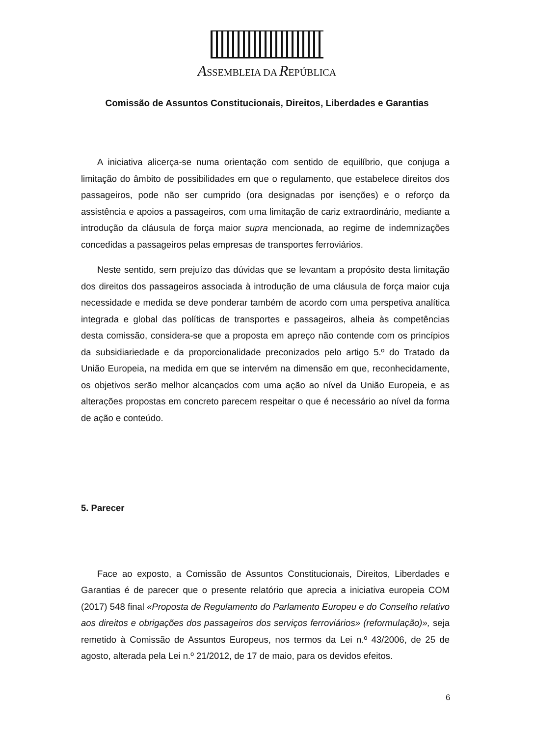ASSEMBLEIA DA REPÚBLICA
Comissão de Assuntos Constitucionais, Direitos, Liberdades e Garantias
A iniciativa alicerça-se numa orientação com sentido de equilíbrio, que conjuga a limitação do âmbito de possibilidades em que o regulamento, que estabelece direitos dos passageiros, pode não ser cumprido (ora designadas por isenções) e o reforço da assistência e apoios a passageiros, com uma limitação de cariz extraordinário, mediante a introdução da cláusula de força maior supra mencionada, ao regime de indemnizações concedidas a passageiros pelas empresas de transportes ferroviários.
Neste sentido, sem prejuízo das dúvidas que se levantam a propósito desta limitação dos direitos dos passageiros associada à introdução de uma cláusula de força maior cuja necessidade e medida se deve ponderar também de acordo com uma perspetiva analítica integrada e global das políticas de transportes e passageiros, alheia às competências desta comissão, considera-se que a proposta em apreço não contende com os princípios da subsidiariedade e da proporcionalidade preconizados pelo artigo 5.º do Tratado da União Europeia, na medida em que se intervém na dimensão em que, reconhecidamente, os objetivos serão melhor alcançados com uma ação ao nível da União Europeia, e as alterações propostas em concreto parecem respeitar o que é necessário ao nível da forma de ação e conteúdo.
5. Parecer
Face ao exposto, a Comissão de Assuntos Constitucionais, Direitos, Liberdades e Garantias é de parecer que o presente relatório que aprecia a iniciativa europeia COM (2017) 548 final «Proposta de Regulamento do Parlamento Europeu e do Conselho relativo aos direitos e obrigações dos passageiros dos serviços ferroviários» (reformulação)», seja remetido à Comissão de Assuntos Europeus, nos termos da Lei n.º 43/2006, de 25 de agosto, alterada pela Lei n.º 21/2012, de 17 de maio, para os devidos efeitos.
6